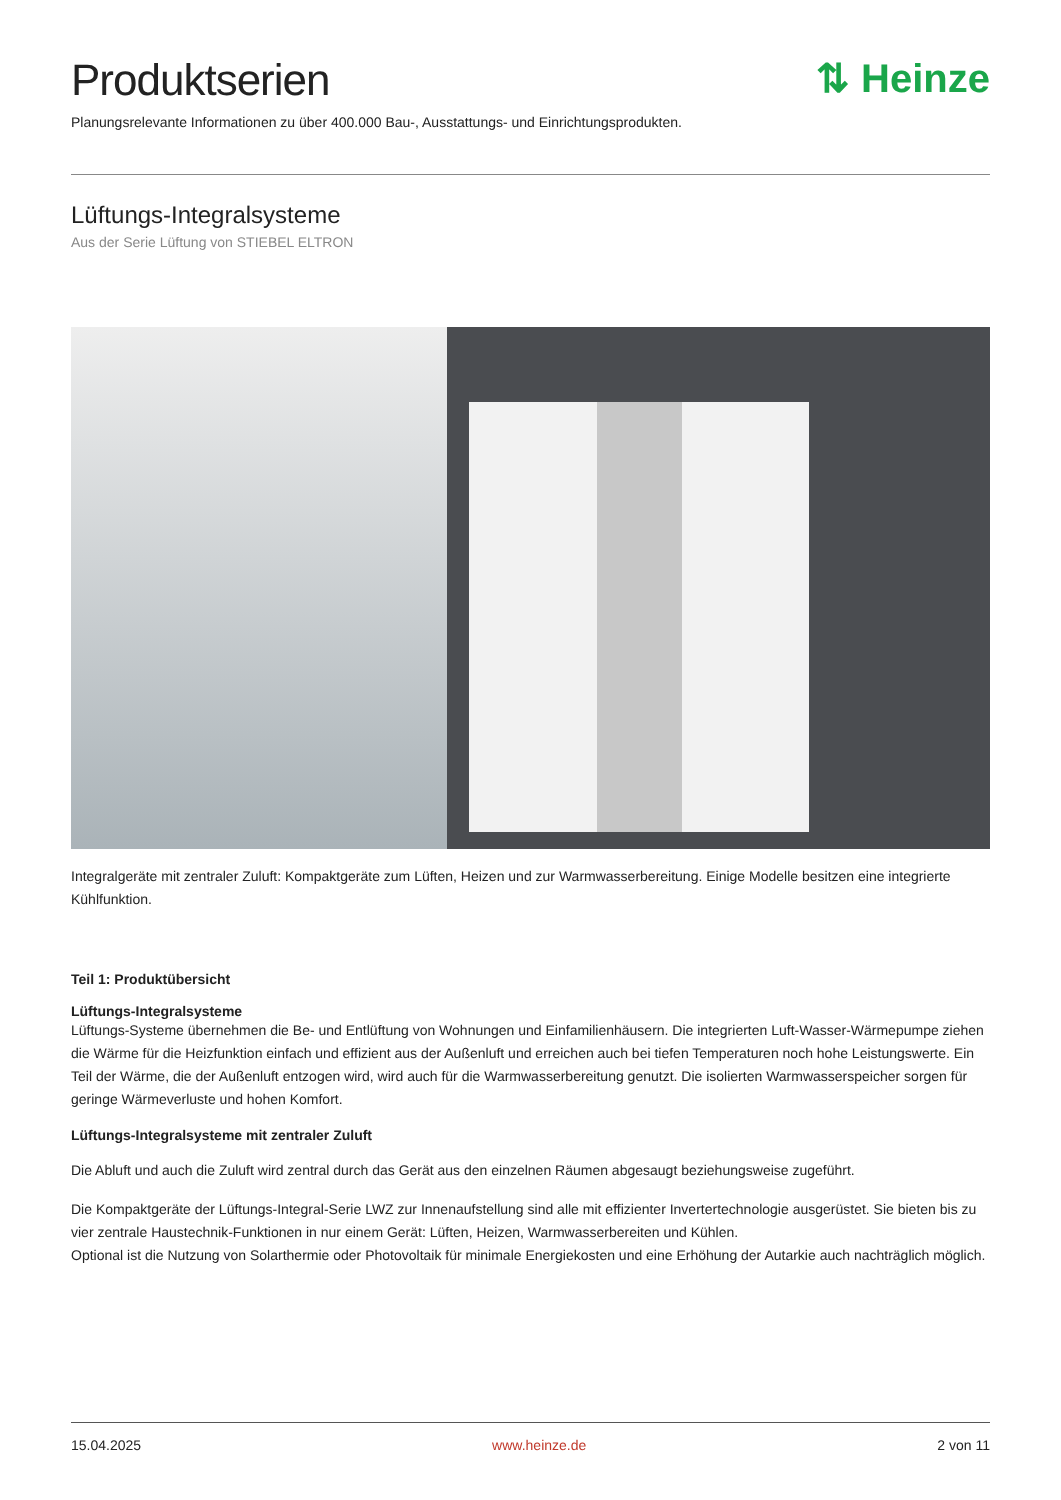⇅ Heinze
Produktserien
Planungsrelevante Informationen zu über 400.000 Bau-, Ausstattungs- und Einrichtungsprodukten.
Lüftungs-Integralsysteme
Aus der Serie Lüftung von STIEBEL ELTRON
Integralgeräte mit zentraler Zuluft: Kompaktgeräte zum Lüften, Heizen und zur Warmwasserbereitung. Einige Modelle besitzen eine integrierte Kühlfunktion.
Teil 1: Produktübersicht
Lüftungs-Integralsysteme
Lüftungs-Systeme übernehmen die Be- und Entlüftung von Wohnungen und Einfamilienhäusern. Die integrierten Luft-Wasser-Wärmepumpe ziehen die Wärme für die Heizfunktion einfach und effizient aus der Außenluft und erreichen auch bei tiefen Temperaturen noch hohe Leistungswerte. Ein Teil der Wärme, die der Außenluft entzogen wird, wird auch für die Warmwasserbereitung genutzt. Die isolierten Warmwasserspeicher sorgen für geringe Wärmeverluste und hohen Komfort.
Lüftungs-Integralsysteme mit zentraler Zuluft
Die Abluft und auch die Zuluft wird zentral durch das Gerät aus den einzelnen Räumen abgesaugt beziehungsweise zugeführt.
Die Kompaktgeräte der Lüftungs-Integral-Serie LWZ zur Innenaufstellung sind alle mit effizienter Invertertechnologie ausgerüstet. Sie bieten bis zu vier zentrale Haustechnik-Funktionen in nur einem Gerät: Lüften, Heizen, Warmwasserbereiten und Kühlen.
Optional ist die Nutzung von Solarthermie oder Photovoltaik für minimale Energiekosten und eine Erhöhung der Autarkie auch nachträglich möglich.
15.04.2025 www.heinze.de 2 von 11